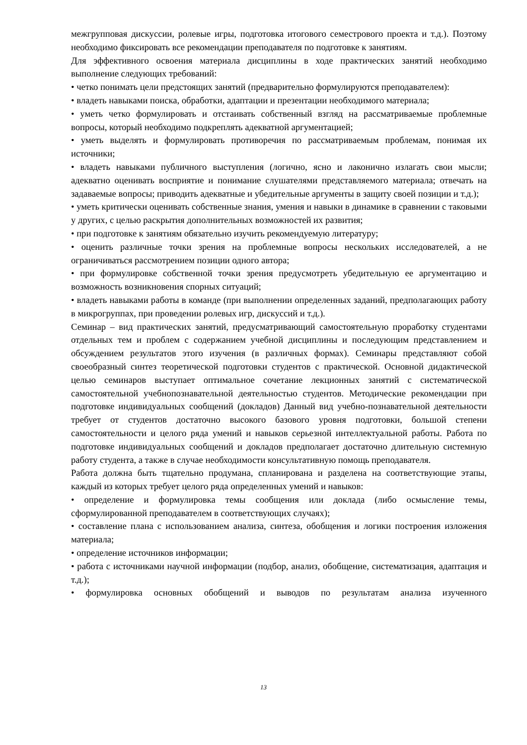межгрупповая дискуссии, ролевые игры, подготовка итогового семестрового проекта и т.д.). Поэтому необходимо фиксировать все рекомендации преподавателя по подготовке к занятиям.
Для эффективного освоения материала дисциплины в ходе практических занятий необходимо выполнение следующих требований:
• четко понимать цели предстоящих занятий (предварительно формулируются преподавателем):
• владеть навыками поиска, обработки, адаптации и презентации необходимого материала;
• уметь четко формулировать и отстаивать собственный взгляд на рассматриваемые проблемные вопросы, который необходимо подкреплять адекватной аргументацией;
• уметь выделять и формулировать противоречия по рассматриваемым проблемам, понимая их источники;
• владеть навыками публичного выступления (логично, ясно и лаконично излагать свои мысли; адекватно оценивать восприятие и понимание слушателями представляемого материала; отвечать на задаваемые вопросы; приводить адекватные и убедительные аргументы в защиту своей позиции и т.д.);
• уметь критически оценивать собственные знания, умения и навыки в динамике в сравнении с таковыми у других, с целью раскрытия дополнительных возможностей их развития;
• при подготовке к занятиям обязательно изучить рекомендуемую литературу;
• оценить различные точки зрения на проблемные вопросы нескольких исследователей, а не ограничиваться рассмотрением позиции одного автора;
• при формулировке собственной точки зрения предусмотреть убедительную ее аргументацию и возможность возникновения спорных ситуаций;
• владеть навыками работы в команде (при выполнении определенных заданий, предполагающих работу в микрогруппах, при проведении ролевых игр, дискуссий и т.д.).
Семинар – вид практических занятий, предусматривающий самостоятельную проработку студентами отдельных тем и проблем с содержанием учебной дисциплины и последующим представлением и обсуждением результатов этого изучения (в различных формах). Семинары представляют собой своеобразный синтез теоретической подготовки студентов с практической. Основной дидактической целью семинаров выступает оптимальное сочетание лекционных занятий с систематической самостоятельной учебнопознавательной деятельностью студентов. Методические рекомендации при подготовке индивидуальных сообщений (докладов) Данный вид учебно-познавательной деятельности требует от студентов достаточно высокого базового уровня подготовки, большой степени самостоятельности и целого ряда умений и навыков серьезной интеллектуальной работы. Работа по подготовке индивидуальных сообщений и докладов предполагает достаточно длительную системную работу студента, а также в случае необходимости консультативную помощь преподавателя.
Работа должна быть тщательно продумана, спланирована и разделена на соответствующие этапы, каждый из которых требует целого ряда определенных умений и навыков:
• определение и формулировка темы сообщения или доклада (либо осмысление темы, сформулированной преподавателем в соответствующих случаях);
• составление плана с использованием анализа, синтеза, обобщения и логики построения изложения материала;
• определение источников информации;
• работа с источниками научной информации (подбор, анализ, обобщение, систематизация, адаптация и т.д.);
• формулировка основных обобщений и выводов по результатам анализа изученного
13